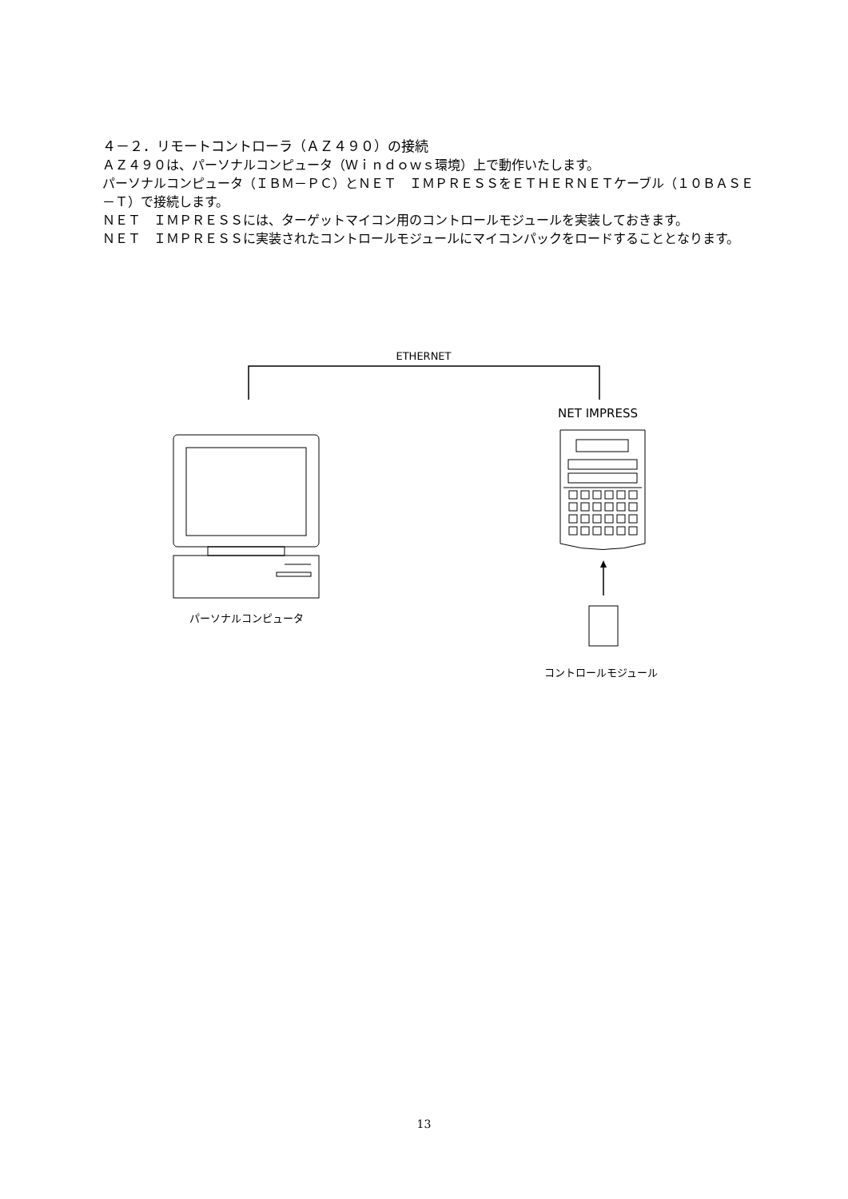４－２．リモートコントローラ（ＡＺ４９０）の接続
ＡＺ４９０は、パーソナルコンピュータ（Ｗｉｎｄｏｗｓ環境）上で動作いたします。
パーソナルコンピュータ（ＩＢＭ－ＰＣ）とＮＥＴ　ＩＭＰＲＥＳＳをＥＴＨＥＲＮＥＴケーブル（１０ＢＡＳＥ－Ｔ）で接続します。
ＮＥＴ　ＩＭＰＲＥＳＳには、ターゲットマイコン用のコントロールモジュールを実装しておきます。
ＮＥＴ　ＩＭＰＲＥＳＳに実装されたコントロールモジュールにマイコンパックをロードすることとなります。
ETHERNET
NET IMPRESS
パーソナルコンピュータ
コントロールモジュール
13